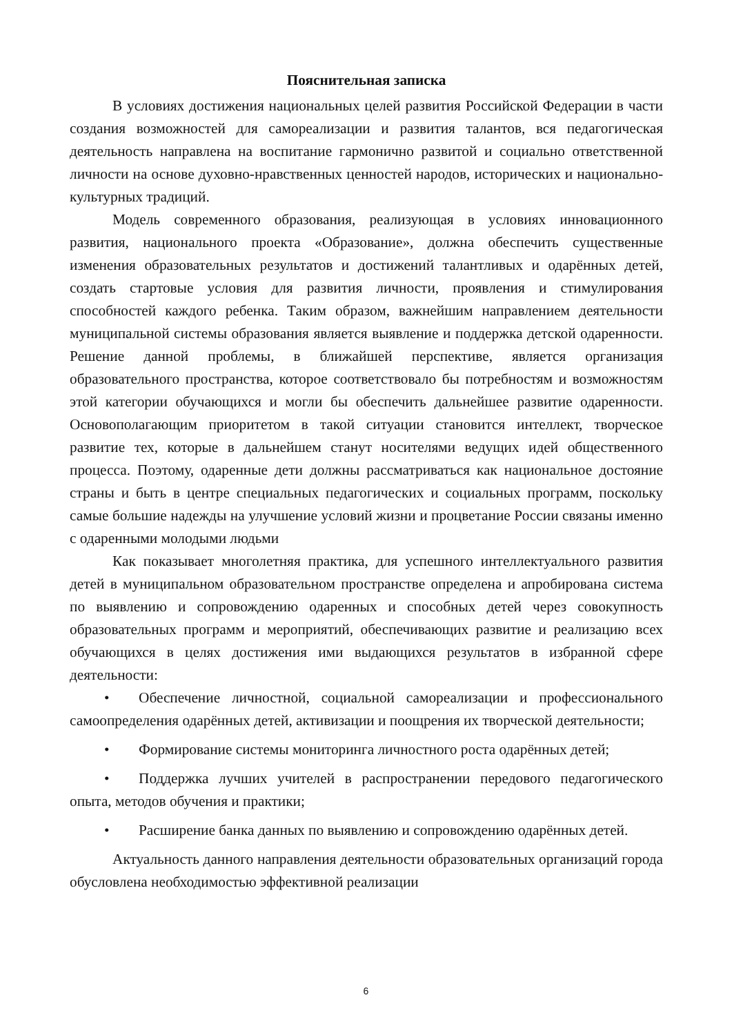Пояснительная записка
В условиях достижения национальных целей развития Российской Федерации в части создания возможностей для самореализации и развития талантов, вся педагогическая деятельность направлена на воспитание гармонично развитой и социально ответственной личности на основе духовно-нравственных ценностей народов, исторических и национально-культурных традиций.
Модель современного образования, реализующая в условиях инновационного развития, национального проекта «Образование», должна обеспечить существенные изменения образовательных результатов и достижений талантливых и одарённых детей, создать стартовые условия для развития личности, проявления и стимулирования способностей каждого ребенка. Таким образом, важнейшим направлением деятельности муниципальной системы образования является выявление и поддержка детской одаренности. Решение данной проблемы, в ближайшей перспективе, является организация образовательного пространства, которое соответствовало бы потребностям и возможностям этой категории обучающихся и могли бы обеспечить дальнейшее развитие одаренности. Основополагающим приоритетом в такой ситуации становится интеллект, творческое развитие тех, которые в дальнейшем станут носителями ведущих идей общественного процесса. Поэтому, одаренные дети должны рассматриваться как национальное достояние страны и быть в центре специальных педагогических и социальных программ, поскольку самые большие надежды на улучшение условий жизни и процветание России связаны именно с одаренными молодыми людьми
Как показывает многолетняя практика, для успешного интеллектуального развития детей в муниципальном образовательном пространстве определена и апробирована система по выявлению и сопровождению одаренных и способных детей через совокупность образовательных программ и мероприятий, обеспечивающих развитие и реализацию всех обучающихся в целях достижения ими выдающихся результатов в избранной сфере деятельности:
• Обеспечение личностной, социальной самореализации и профессионального самоопределения одарённых детей, активизации и поощрения их творческой деятельности;
• Формирование системы мониторинга личностного роста одарённых детей;
• Поддержка лучших учителей в распространении передового педагогического опыта, методов обучения и практики;
• Расширение банка данных по выявлению и сопровождению одарённых детей.
Актуальность данного направления деятельности образовательных организаций города обусловлена необходимостью эффективной реализации
6